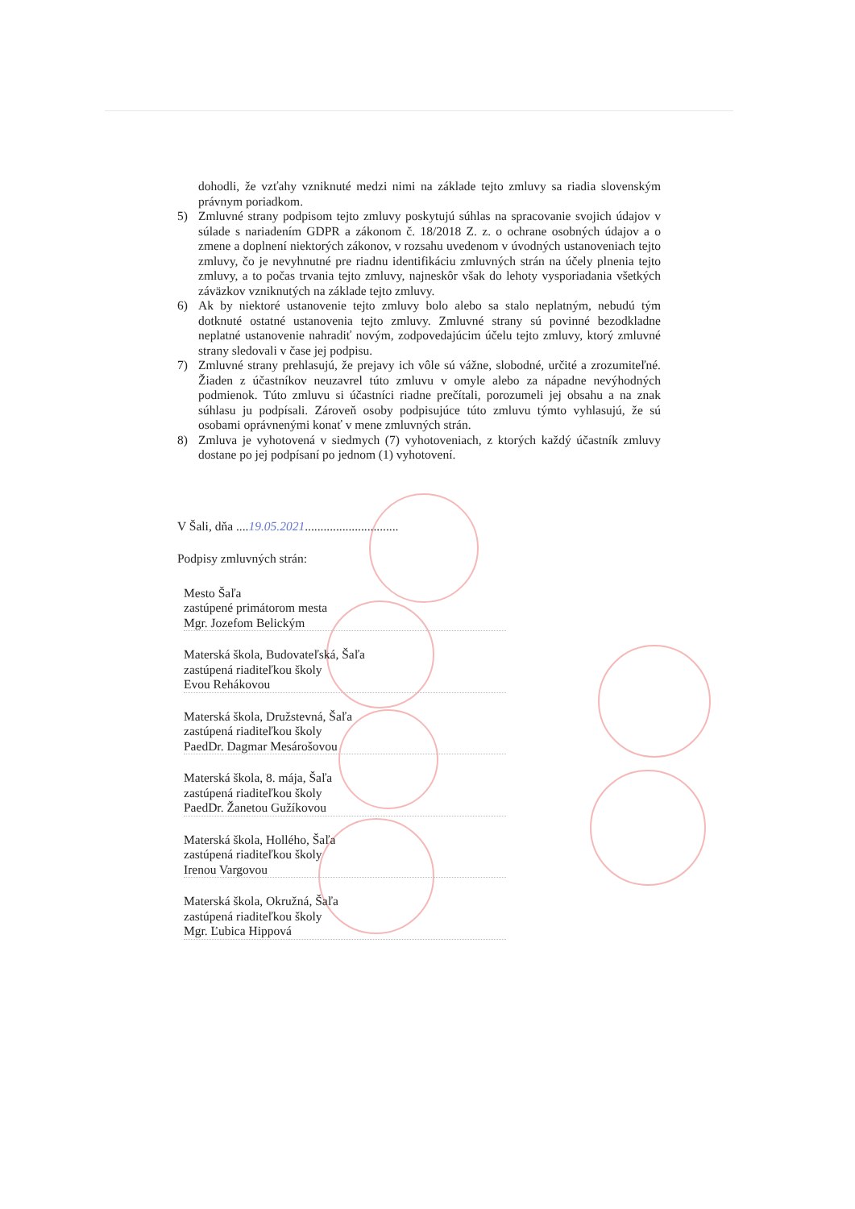dohodli, že vzťahy vzniknuté medzi nimi na základe tejto zmluvy sa riadia slovenským právnym poriadkom.
5) Zmluvné strany podpisom tejto zmluvy poskytujú súhlas na spracovanie svojich údajov v súlade s nariadením GDPR a zákonom č. 18/2018 Z. z. o ochrane osobných údajov a o zmene a doplnení niektorých zákonov, v rozsahu uvedenom v úvodných ustanoveniach tejto zmluvy, čo je nevyhnutné pre riadnu identifikáciu zmluvných strán na účely plnenia tejto zmluvy, a to počas trvania tejto zmluvy, najneskôr však do lehoty vysporiadania všetkých záväzkov vzniknutých na základe tejto zmluvy.
6) Ak by niektoré ustanovenie tejto zmluvy bolo alebo sa stalo neplatným, nebudú tým dotknuté ostatné ustanovenia tejto zmluvy. Zmluvné strany sú povinné bezodkladne neplatné ustanovenie nahradiť novým, zodpovedajúcim účelu tejto zmluvy, ktorý zmluvné strany sledovali v čase jej podpisu.
7) Zmluvné strany prehlasujú, že prejavy ich vôle sú vážne, slobodné, určité a zrozumiteľné. Žiaden z účastníkov neuzavrel túto zmluvu v omyle alebo za nápadne nevýhodných podmienok. Túto zmluvu si účastníci riadne prečítali, porozumeli jej obsahu a na znak súhlasu ju podpísali. Zároveň osoby podpisujúce túto zmluvu týmto vyhlasujú, že sú osobami oprávnenými konať v mene zmluvných strán.
8) Zmluva je vyhotovená v siedmych (7) vyhotoveniach, z ktorých každý účastník zmluvy dostane po jej podpísaní po jednom (1) vyhotovení.
V Šali, dňa ....19.05.2021..............................
Podpisy zmluvných strán:
Mesto Šaľa
zastúpené primátorom mesta
Mgr. Jozefom Belickým
Materská škola, Budovateľská, Šaľa
zastúpená riaditeľkou školy
Evou Rehákovou
Materská škola, Družstevná, Šaľa
zastúpená riaditeľkou školy
PaedDr. Dagmar Mesárošovou
Materská škola, 8. mája, Šaľa
zastúpená riaditeľkou školy
PaedDr. Žanetou Gužíkovou
Materská škola, Hollého, Šaľa
zastúpená riaditeľkou školy
Irenou Vargovou
Materská škola, Okružná, Šaľa
zastúpená riaditeľkou školy
Mgr. Ľubica Hippová